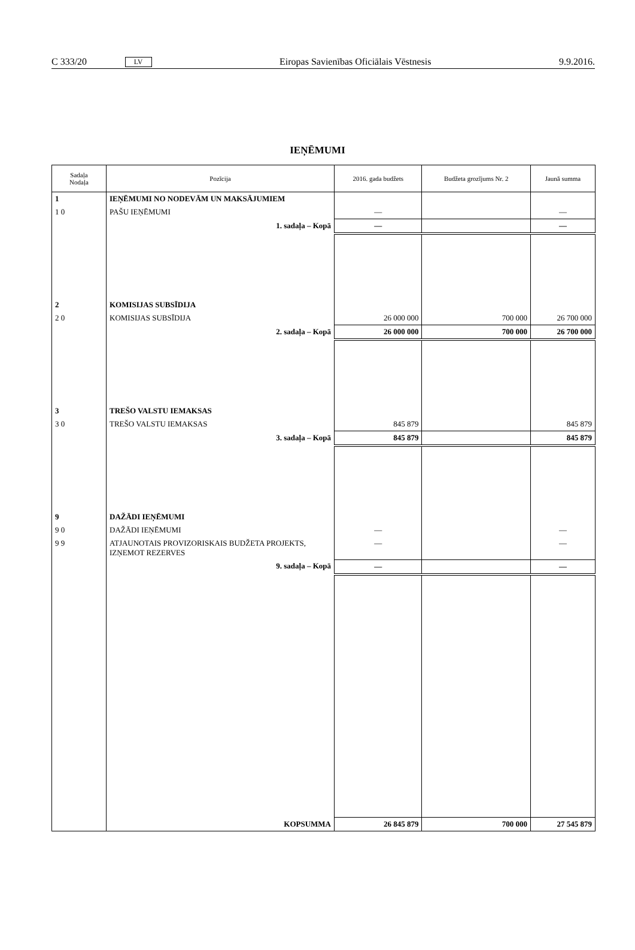C 333/20 LV Eiropas Savienības Oficiālais Vēstnesis 9.9.2016.
IEŅĒMUMI
| Sadaļa Nodaļa | Pozīcija | 2016. gada budžets | Budžeta grozījums Nr. 2 | Jaunā summa |
| --- | --- | --- | --- | --- |
| 1 | IEŅĒMUMI NO NODEVĀM UN MAKSĀJUMIEM | | | |
| 1 0 | PAŠU IEŅĒMUMI | — | | — |
| | 1. sadaļa – Kopā | — | | — |
| 2 | KOMISIJAS SUBSĪDIJA | | | |
| 2 0 | KOMISIJAS SUBSĪDIJA | 26 000 000 | 700 000 | 26 700 000 |
| | 2. sadaļa – Kopā | 26 000 000 | 700 000 | 26 700 000 |
| 3 | TREŠO VALSTU IEMAKSAS | | | |
| 3 0 | TREŠO VALSTU IEMAKSAS | 845 879 | | 845 879 |
| | 3. sadaļa – Kopā | 845 879 | | 845 879 |
| 9 | DAŽĀDI IEŅĒMUMI | | | |
| 9 0 | DAŽĀDI IEŅĒMUMI | — | | — |
| 9 9 | ATJAUNOTAIS PROVIZORISKAIS BUDŽETA PROJEKTS, IZŅEMOT REZERVES | — | | — |
| | 9. sadaļa – Kopā | — | | — |
| | KOPSUMMA | 26 845 879 | 700 000 | 27 545 879 |